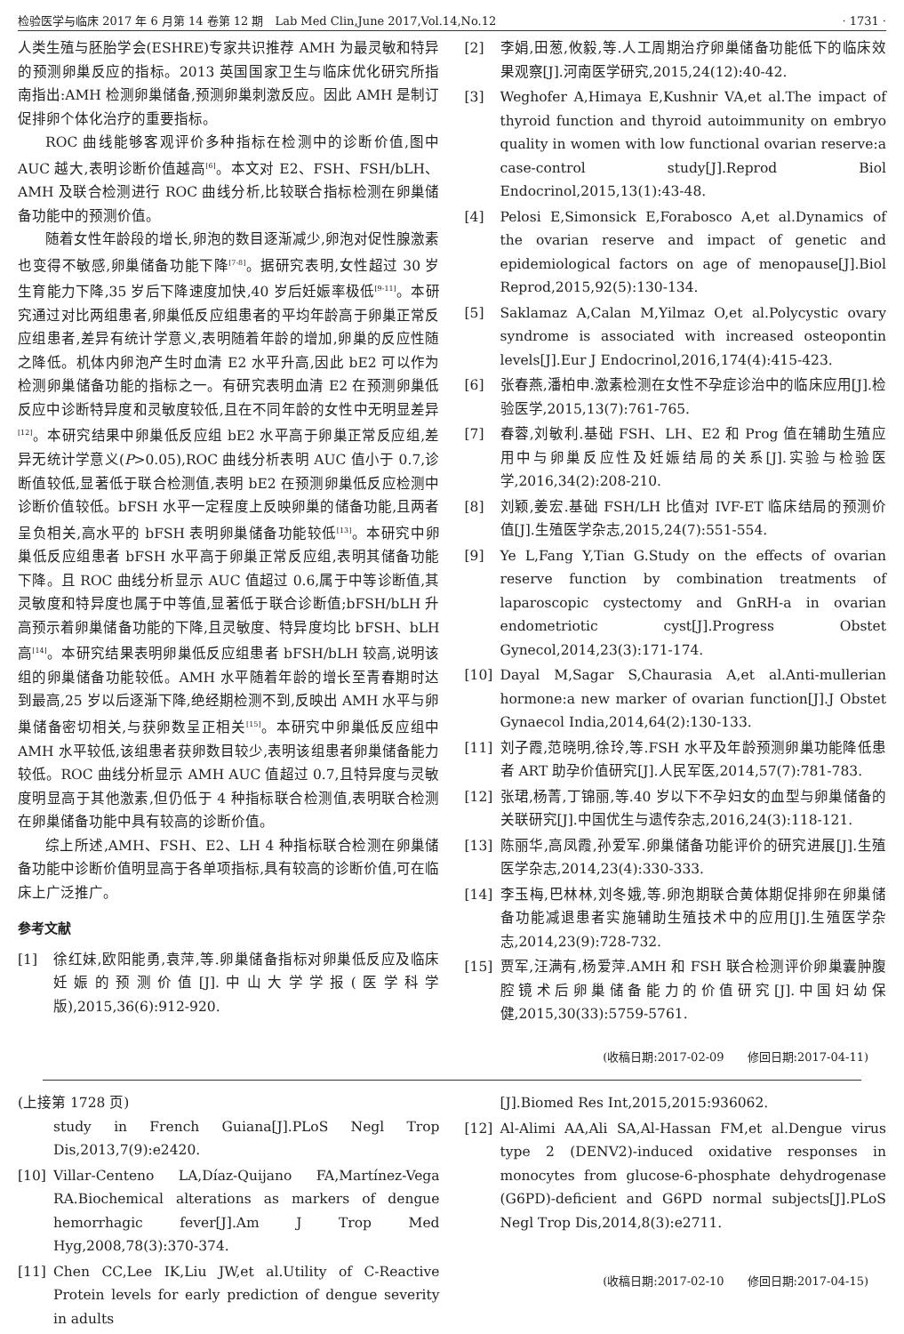检验医学与临床 2017 年 6 月第 14 卷第 12 期　Lab Med Clin,June 2017,Vol.14,No.12 · 1731 ·
人类生殖与胚胎学会(ESHRE)专家共识推荐 AMH 为最灵敏和特异的预测卵巢反应的指标。2013 英国国家卫生与临床优化研究所指南指出:AMH 检测卵巢储备,预测卵巢刺激反应。因此 AMH 是制订促排卵个体化治疗的重要指标。
ROC 曲线能够客观评价多种指标在检测中的诊断价值,图中 AUC 越大,表明诊断价值越高<sup>[6]</sup>。本文对 E2、FSH、FSH/bLH、AMH 及联合检测进行 ROC 曲线分析,比较联合指标检测在卵巢储备功能中的预测价值。
随着女性年龄段的增长,卵泡的数目逐渐减少,卵泡对促性腺激素也变得不敏感,卵巢储备功能下降<sup>[7-8]</sup>。据研究表明,女性超过 30 岁生育能力下降,35 岁后下降速度加快,40 岁后妊娠率极低<sup>[9-11]</sup>。本研究通过对比两组患者,卵巢低反应组患者的平均年龄高于卵巢正常反应组患者,差异有统计学意义,表明随着年龄的增加,卵巢的反应性随之降低。机体内卵泡产生时血清 E2 水平升高,因此 bE2 可以作为检测卵巢储备功能的指标之一。有研究表明血清 E2 在预测卵巢低反应中诊断特异度和灵敏度较低,且在不同年龄的女性中无明显差异<sup>[12]</sup>。本研究结果中卵巢低反应组 bE2 水平高于卵巢正常反应组,差异无统计学意义(P>0.05),ROC 曲线分析表明 AUC 值小于 0.7,诊断值较低,显著低于联合检测值,表明 bE2 在预测卵巢低反应检测中诊断价值较低。bFSH 水平一定程度上反映卵巢的储备功能,且两者呈负相关,高水平的 bFSH 表明卵巢储备功能较低<sup>[13]</sup>。本研究中卵巢低反应组患者 bFSH 水平高于卵巢正常反应组,表明其储备功能下降。且 ROC 曲线分析显示 AUC 值超过 0.6,属于中等诊断值,其灵敏度和特异度也属于中等值,显著低于联合诊断值;bFSH/bLH 升高预示着卵巢储备功能的下降,且灵敏度、特异度均比 bFSH、bLH 高<sup>[14]</sup>。本研究结果表明卵巢低反应组患者 bFSH/bLH 较高,说明该组的卵巢储备功能较低。AMH 水平随着年龄的增长至青春期时达到最高,25 岁以后逐渐下降,绝经期检测不到,反映出 AMH 水平与卵巢储备密切相关,与获卵数呈正相关<sup>[15]</sup>。本研究中卵巢低反应组中 AMH 水平较低,该组患者获卵数目较少,表明该组患者卵巢储备能力较低。ROC 曲线分析显示 AMH AUC 值超过 0.7,且特异度与灵敏度明显高于其他激素,但仍低于 4 种指标联合检测值,表明联合检测在卵巢储备功能中具有较高的诊断价值。
综上所述,AMH、FSH、E2、LH 4 种指标联合检测在卵巢储备功能中诊断价值明显高于各单项指标,具有较高的诊断价值,可在临床上广泛推广。
参考文献
[1] 徐红妹,欧阳能勇,袁萍,等.卵巢储备指标对卵巢低反应及临床妊娠的预测价值[J].中山大学学报(医学科学版),2015,36(6):912-920.
[2] 李娟,田葱,攸毅,等.人工周期治疗卵巢储备功能低下的临床效果观察[J].河南医学研究,2015,24(12):40-42.
[3] Weghofer A,Himaya E,Kushnir VA,et al.The impact of thyroid function and thyroid autoimmunity on embryo quality in women with low functional ovarian reserve:a case-control study[J].Reprod Biol Endocrinol,2015,13(1):43-48.
[4] Pelosi E,Simonsick E,Forabosco A,et al.Dynamics of the ovarian reserve and impact of genetic and epidemiological factors on age of menopause[J].Biol Reprod,2015,92(5):130-134.
[5] Saklamaz A,Calan M,Yilmaz O,et al.Polycystic ovary syndrome is associated with increased osteopontin levels[J].Eur J Endocrinol,2016,174(4):415-423.
[6] 张春燕,潘柏申.激素检测在女性不孕症诊治中的临床应用[J].检验医学,2015,13(7):761-765.
[7] 春蓉,刘敏利.基础 FSH、LH、E2 和 Prog 值在辅助生殖应用中与卵巢反应性及妊娠结局的关系[J].实验与检验医学,2016,34(2):208-210.
[8] 刘颖,姜宏.基础 FSH/LH 比值对 IVF-ET 临床结局的预测价值[J].生殖医学杂志,2015,24(7):551-554.
[9] Ye L,Fang Y,Tian G.Study on the effects of ovarian reserve function by combination treatments of laparoscopic cystectomy and GnRH-a in ovarian endometriotic cyst[J].Progress Obstet Gynecol,2014,23(3):171-174.
[10] Dayal M,Sagar S,Chaurasia A,et al.Anti-mullerian hormone:a new marker of ovarian function[J].J Obstet Gynaecol India,2014,64(2):130-133.
[11] 刘子霞,范晓明,徐玲,等.FSH 水平及年龄预测卵巢功能降低患者 ART 助孕价值研究[J].人民军医,2014,57(7):781-783.
[12] 张珺,杨菁,丁锦丽,等.40 岁以下不孕妇女的血型与卵巢储备的关联研究[J].中国优生与遗传杂志,2016,24(3):118-121.
[13] 陈丽华,高凤霞,孙爱军.卵巢储备功能评价的研究进展[J].生殖医学杂志,2014,23(4):330-333.
[14] 李玉梅,巴林林,刘冬娥,等.卵泡期联合黄体期促排卵在卵巢储备功能减退患者实施辅助生殖技术中的应用[J].生殖医学杂志,2014,23(9):728-732.
[15] 贾军,汪满有,杨爱萍.AMH 和 FSH 联合检测评价卵巢囊肿腹腔镜术后卵巢储备能力的价值研究[J].中国妇幼保健,2015,30(33):5759-5761.
(收稿日期:2017-02-09　　修回日期:2017-04-11)
(上接第 1728 页)
study in French Guiana[J].PLoS Negl Trop Dis,2013,7(9):e2420.
[10] Villar-Centeno LA,Díaz-Quijano FA,Martínez-Vega RA.Biochemical alterations as markers of dengue hemorrhagic fever[J].Am J Trop Med Hyg,2008,78(3):370-374.
[11] Chen CC,Lee IK,Liu JW,et al.Utility of C-Reactive Protein levels for early prediction of dengue severity in adults
[J].Biomed Res Int,2015,2015:936062.
[12] Al-Alimi AA,Ali SA,Al-Hassan FM,et al.Dengue virus type 2 (DENV2)-induced oxidative responses in monocytes from glucose-6-phosphate dehydrogenase (G6PD)-deficient and G6PD normal subjects[J].PLoS Negl Trop Dis,2014,8(3):e2711.
(收稿日期:2017-02-10　　修回日期:2017-04-15)